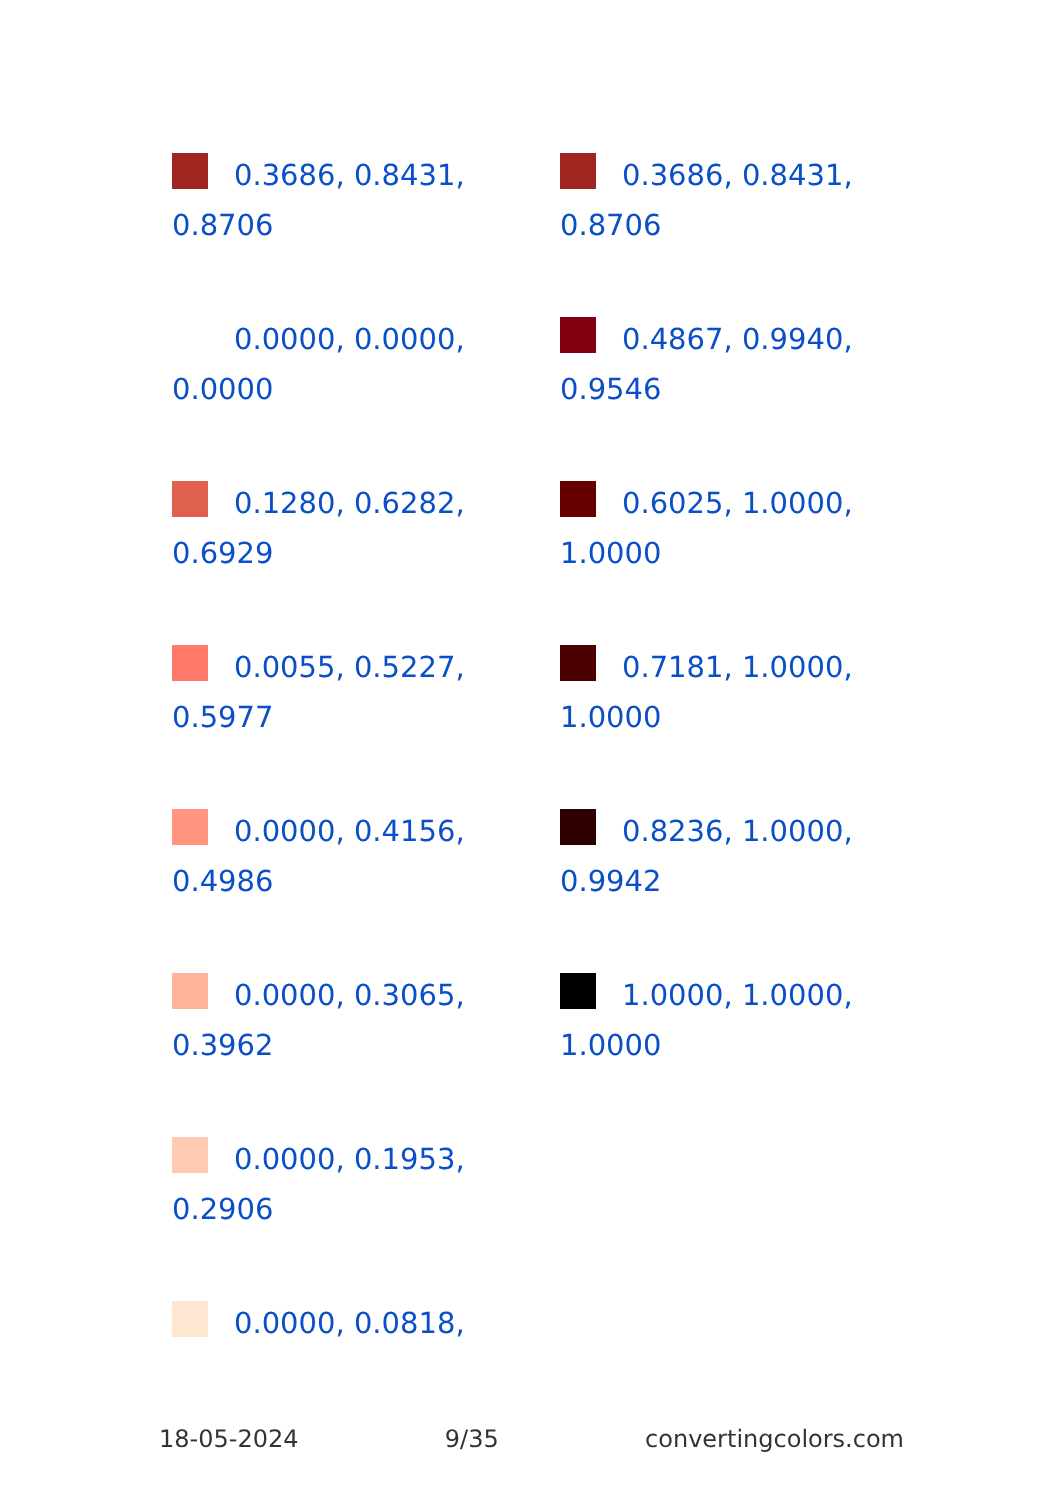0.3686, 0.8431,
0.8706
0.0000, 0.0000,
0.0000
0.1280, 0.6282,
0.6929
0.0055, 0.5227,
0.5977
0.0000, 0.4156,
0.4986
0.0000, 0.3065,
0.3962
0.0000, 0.1953,
0.2906
0.0000, 0.0818,
0.3686, 0.8431,
0.8706
0.4867, 0.9940,
0.9546
0.6025, 1.0000,
1.0000
0.7181, 1.0000,
1.0000
0.8236, 1.0000,
0.9942
1.0000, 1.0000,
1.0000
18-05-2024 9/35 convertingcolors.com